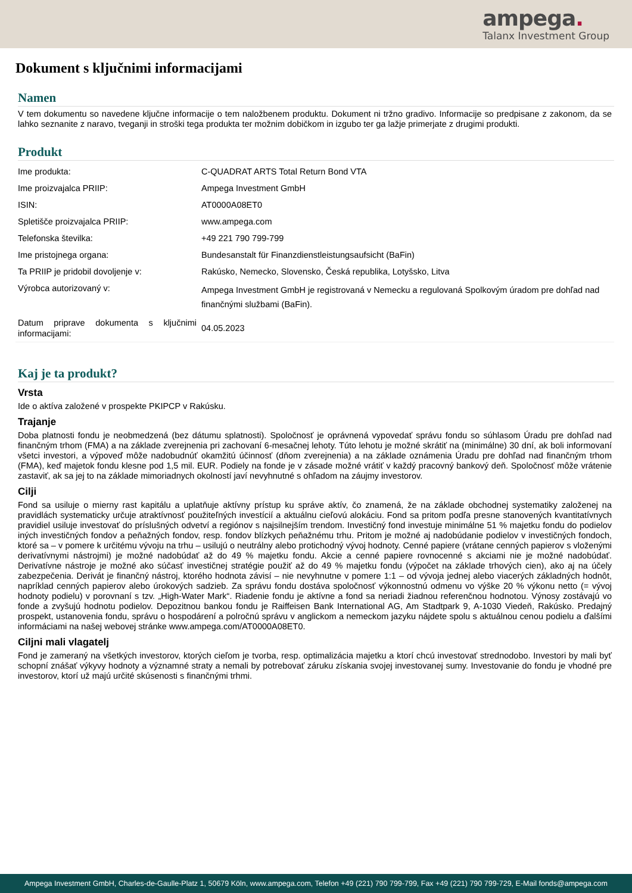ampega.
Talanx Investment Group
Dokument s ključnimi informacijami
Namen
V tem dokumentu so navedene ključne informacije o tem naložbenem produktu. Dokument ni tržno gradivo. Informacije so predpisane z zakonom, da se lahko seznanite z naravo, tveganji in stroški tega produkta ter možnim dobičkom in izgubo ter ga lažje primerjate z drugimi produkti.
Produkt
| Ime produkta: | C-QUADRAT ARTS Total Return Bond VTA |
| Ime proizvajalca PRIIP: | Ampega Investment GmbH |
| ISIN: | AT0000A08ET0 |
| Spletišče proizvajalca PRIIP: | www.ampega.com |
| Telefonska številka: | +49 221 790 799-799 |
| Ime pristojnega organa: | Bundesanstalt für Finanzdienstleistungsaufsicht (BaFin) |
| Ta PRIIP je pridobil dovoljenje v: | Rakúsko, Nemecko, Slovensko, Česká republika, Lotyšsko, Litva |
| Výrobca autorizovaný v: | Ampega Investment GmbH je registrovaná v Nemecku a regulovaná Spolkovým úradom pre dohľad nad finančnými službami (BaFin). |
| Datum priprave dokumenta s ključnimi informacijami: | 04.05.2023 |
Kaj je ta produkt?
Vrsta
Ide o aktíva založené v prospekte PKIPCP v Rakúsku.
Trajanje
Doba platnosti fondu je neobmedzená (bez dátumu splatnosti). Spoločnosť je oprávnená vypovedať správu fondu so súhlasom Úradu pre dohľad nad finančným trhom (FMA) a na základe zverejnenia pri zachovaní 6-mesačnej lehoty. Túto lehotu je možné skrátiť na (minimálne) 30 dní, ak boli informovaní všetci investori, a výpoveď môže nadobudnúť okamžitú účinnosť (dňom zverejnenia) a na základe oznámenia Úradu pre dohľad nad finančným trhom (FMA), keď majetok fondu klesne pod 1,5 mil. EUR. Podiely na fonde je v zásade možné vrátiť v každý pracovný bankový deň. Spoločnosť môže vrátenie zastaviť, ak sa jej to na základe mimoriadnych okolností javí nevyhnutné s ohľadom na záujmy investorov.
Cilji
Fond sa usiluje o mierny rast kapitálu a uplatňuje aktívny prístup ku správe aktív, čo znamená, že na základe obchodnej systematiky založenej na pravidlách systematicky určuje atraktívnosť použiteľných investícií a aktuálnu cieľovú alokáciu. Fond sa pritom podľa presne stanovených kvantitatívnych pravidiel usiluje investovať do príslušných odvetví a regiónov s najsilnejším trendom. Investičný fond investuje minimálne 51 % majetku fondu do podielov iných investičných fondov a peňažných fondov, resp. fondov blízkych peňažnému trhu. Pritom je možné aj nadobúdanie podielov v investičných fondoch, ktoré sa – v pomere k určitému vývoju na trhu – usilujú o neutrálny alebo protichodný vývoj hodnoty. Cenné papiere (vrátane cenných papierov s vloženými derivatívnymi nástrojmi) je možné nadobúdať až do 49 % majetku fondu. Akcie a cenné papiere rovnocenné s akciami nie je možné nadobúdať. Derivatívne nástroje je možné ako súčasť investičnej stratégie použiť až do 49 % majetku fondu (výpočet na základe trhových cien), ako aj na účely zabezpečenia. Derivát je finančný nástroj, ktorého hodnota závisí – nie nevyhnutne v pomere 1:1 – od vývoja jednej alebo viacerých základných hodnôt, napríklad cenných papierov alebo úrokových sadzieb. Za správu fondu dostáva spoločnosť výkonnostnú odmenu vo výške 20 % výkonu netto (= vývoj hodnoty podielu) v porovnaní s tzv. „High-Water Mark“. Riadenie fondu je aktívne a fond sa neriadi žiadnou referenčnou hodnotou. Výnosy zostávajú vo fonde a zvyšujú hodnotu podielov. Depozitnou bankou fondu je Raiffeisen Bank International AG, Am Stadtpark 9, A-1030 Viedeň, Rakúsko. Predajný prospekt, ustanovenia fondu, správu o hospodárení a polročnú správu v anglickom a nemeckom jazyku nájdete spolu s aktuálnou cenou podielu a ďalšími informáciami na našej webovej stránke www.ampega.com/AT0000A08ET0.
Ciljni mali vlagatelj
Fond je zameraný na všetkých investorov, ktorých cieľom je tvorba, resp. optimalizácia majetku a ktorí chcú investovať strednodobo. Investori by mali byť schopní znášať výkyvy hodnoty a významné straty a nemali by potrebovať záruku získania svojej investovanej sumy. Investovanie do fondu je vhodné pre investorov, ktorí už majú určité skúsenosti s finančnými trhmi.
Ampega Investment GmbH, Charles-de-Gaulle-Platz 1, 50679 Köln, www.ampega.com, Telefon +49 (221) 790 799-799, Fax +49 (221) 790 799-729, E-Mail fonds@ampega.com